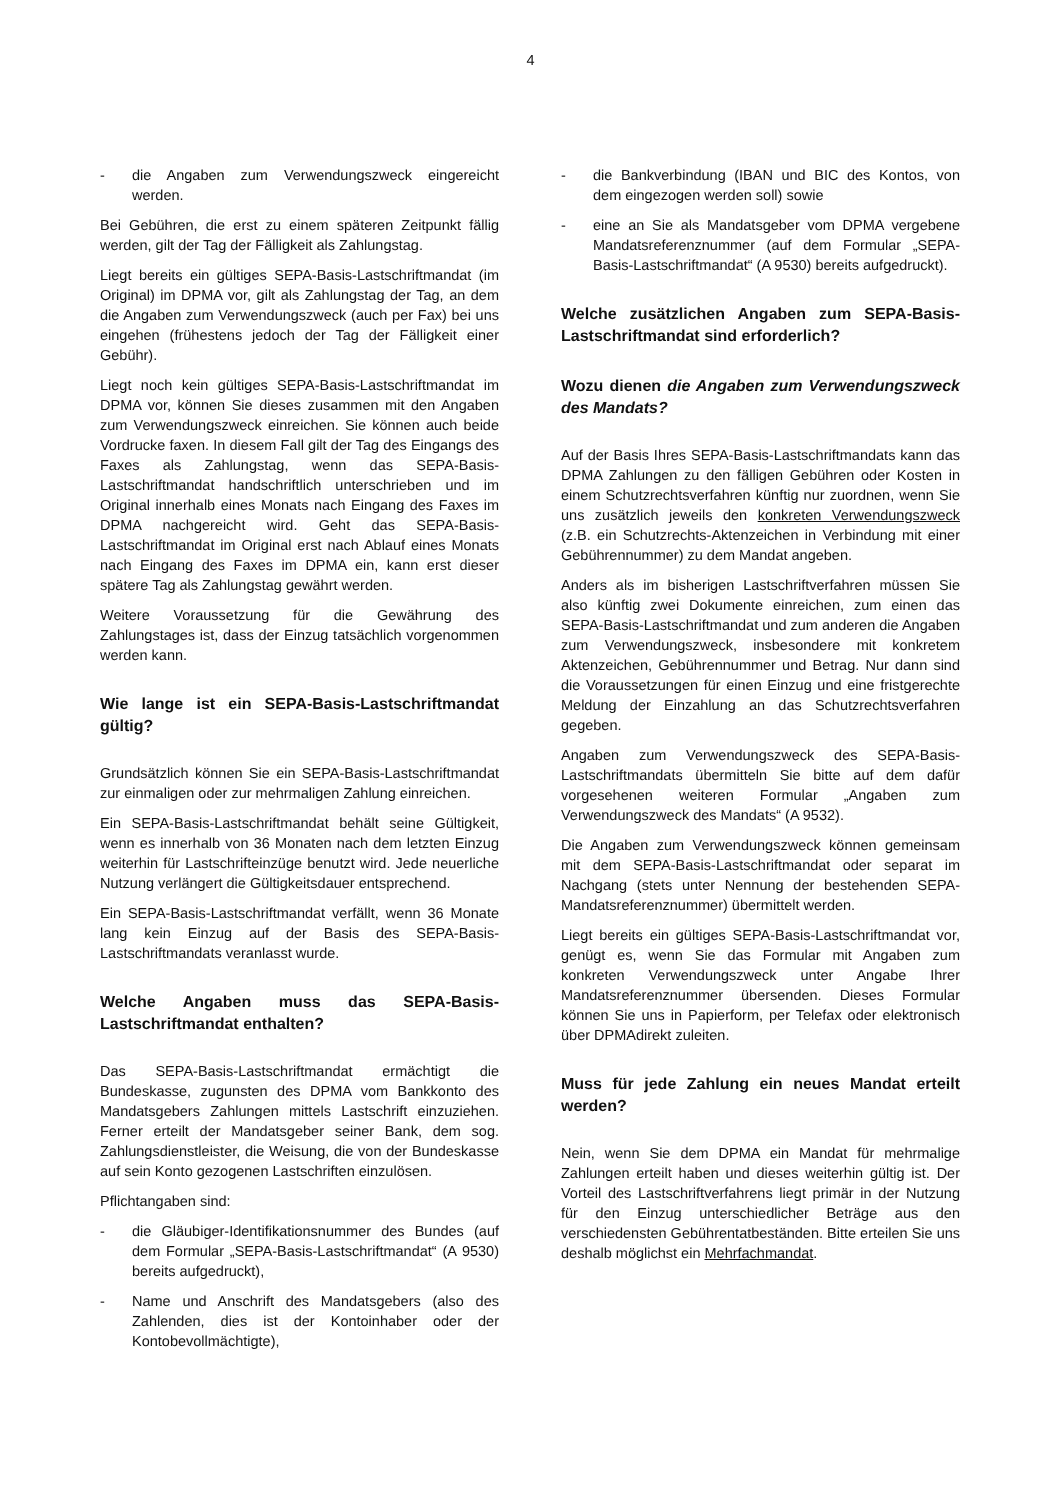4
- die Angaben zum Verwendungszweck eingereicht werden.
Bei Gebühren, die erst zu einem späteren Zeitpunkt fällig werden, gilt der Tag der Fälligkeit als Zahlungstag.
Liegt bereits ein gültiges SEPA-Basis-Lastschriftmandat (im Original) im DPMA vor, gilt als Zahlungstag der Tag, an dem die Angaben zum Verwendungszweck (auch per Fax) bei uns eingehen (frühestens jedoch der Tag der Fälligkeit einer Gebühr).
Liegt noch kein gültiges SEPA-Basis-Lastschriftmandat im DPMA vor, können Sie dieses zusammen mit den Angaben zum Verwendungszweck einreichen. Sie können auch beide Vordrucke faxen. In diesem Fall gilt der Tag des Eingangs des Faxes als Zahlungstag, wenn das SEPA-Basis-Lastschriftmandat handschriftlich unterschrieben und im Original innerhalb eines Monats nach Eingang des Faxes im DPMA nachgereicht wird. Geht das SEPA-Basis-Lastschriftmandat im Original erst nach Ablauf eines Monats nach Eingang des Faxes im DPMA ein, kann erst dieser spätere Tag als Zahlungstag gewährt werden.
Weitere Voraussetzung für die Gewährung des Zahlungstages ist, dass der Einzug tatsächlich vorgenommen werden kann.
Wie lange ist ein SEPA-Basis-Lastschriftmandat gültig?
Grundsätzlich können Sie ein SEPA-Basis-Lastschriftmandat zur einmaligen oder zur mehrmaligen Zahlung einreichen.
Ein SEPA-Basis-Lastschriftmandat behält seine Gültigkeit, wenn es innerhalb von 36 Monaten nach dem letzten Einzug weiterhin für Lastschrifteinzüge benutzt wird. Jede neuerliche Nutzung verlängert die Gültigkeitsdauer entsprechend.
Ein SEPA-Basis-Lastschriftmandat verfällt, wenn 36 Monate lang kein Einzug auf der Basis des SEPA-Basis-Lastschriftmandats veranlasst wurde.
Welche Angaben muss das SEPA-Basis-Lastschriftmandat enthalten?
Das SEPA-Basis-Lastschriftmandat ermächtigt die Bundeskasse, zugunsten des DPMA vom Bankkonto des Mandatsgebers Zahlungen mittels Lastschrift einzuziehen. Ferner erteilt der Mandatsgeber seiner Bank, dem sog. Zahlungsdienstleister, die Weisung, die von der Bundeskasse auf sein Konto gezogenen Lastschriften einzulösen.
Pflichtangaben sind:
- die Gläubiger-Identifikationsnummer des Bundes (auf dem Formular „SEPA-Basis-Lastschriftmandat“ (A 9530) bereits aufgedruckt),
- Name und Anschrift des Mandatsgebers (also des Zahlenden, dies ist der Kontoinhaber oder der Kontobevollmächtigte),
- die Bankverbindung (IBAN und BIC des Kontos, von dem eingezogen werden soll) sowie
- eine an Sie als Mandatsgeber vom DPMA vergebene Mandatsreferenznummer (auf dem Formular „SEPA-Basis-Lastschriftmandat“ (A 9530) bereits aufgedruckt).
Welche zusätzlichen Angaben zum SEPA-Basis-Lastschriftmandat sind erforderlich?
Wozu dienen die Angaben zum Verwendungszweck des Mandats?
Auf der Basis Ihres SEPA-Basis-Lastschriftmandats kann das DPMA Zahlungen zu den fälligen Gebühren oder Kosten in einem Schutzrechtsverfahren künftig nur zuordnen, wenn Sie uns zusätzlich jeweils den konkreten Verwendungszweck (z.B. ein Schutzrechts-Aktenzeichen in Verbindung mit einer Gebührennummer) zu dem Mandat angeben.
Anders als im bisherigen Lastschriftverfahren müssen Sie also künftig zwei Dokumente einreichen, zum einen das SEPA-Basis-Lastschriftmandat und zum anderen die Angaben zum Verwendungszweck, insbesondere mit konkretem Aktenzeichen, Gebührennummer und Betrag. Nur dann sind die Voraussetzungen für einen Einzug und eine fristgerechte Meldung der Einzahlung an das Schutzrechtsverfahren gegeben.
Angaben zum Verwendungszweck des SEPA-Basis-Lastschriftmandats übermitteln Sie bitte auf dem dafür vorgesehenen weiteren Formular „Angaben zum Verwendungszweck des Mandats“ (A 9532).
Die Angaben zum Verwendungszweck können gemeinsam mit dem SEPA-Basis-Lastschriftmandat oder separat im Nachgang (stets unter Nennung der bestehenden SEPA-Mandatsreferenznummer) übermittelt werden.
Liegt bereits ein gültiges SEPA-Basis-Lastschriftmandat vor, genügt es, wenn Sie das Formular mit Angaben zum konkreten Verwendungszweck unter Angabe Ihrer Mandatsreferenznummer übersenden. Dieses Formular können Sie uns in Papierform, per Telefax oder elektronisch über DPMAdirekt zuleiten.
Muss für jede Zahlung ein neues Mandat erteilt werden?
Nein, wenn Sie dem DPMA ein Mandat für mehrmalige Zahlungen erteilt haben und dieses weiterhin gültig ist. Der Vorteil des Lastschriftverfahrens liegt primär in der Nutzung für den Einzug unterschiedlicher Beträge aus den verschiedensten Gebührentatbeständen. Bitte erteilen Sie uns deshalb möglichst ein Mehrfachmandat.